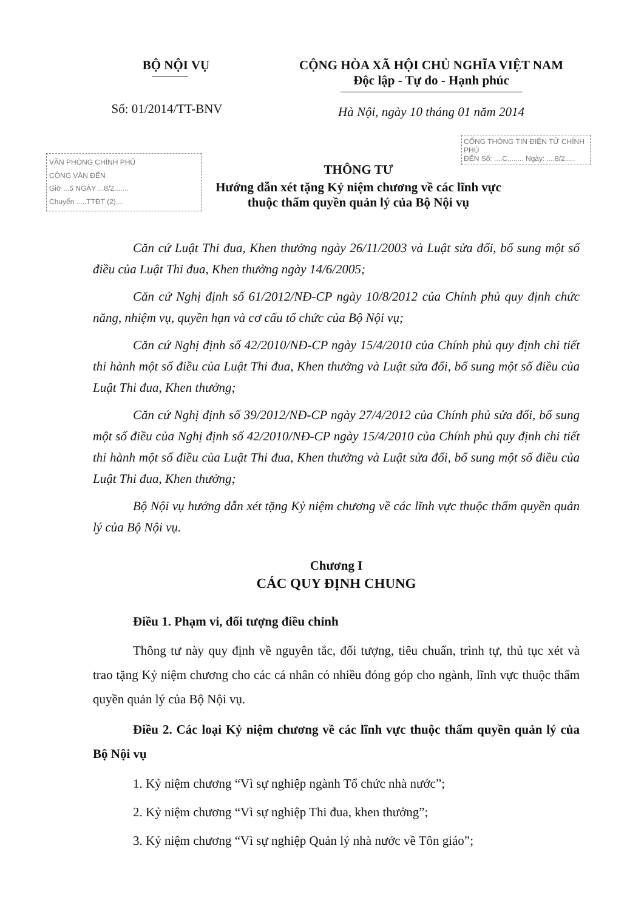BỘ NỘI VỤ
Số: 01/2014/TT-BNV
CỘNG HÒA XÃ HỘI CHỦ NGHĨA VIỆT NAM
Độc lập - Tự do - Hạnh phúc
Hà Nội, ngày 10 tháng 01 năm 2014
CỔNG THÔNG TIN ĐIỆN TỬ CHÍNH PHỦ
ĐẾN Số: ....C........ Ngày: ....8/2.....
VĂN PHÒNG CHÍNH PHỦ
CÔNG VĂN ĐẾN
Giờ ...5 NGÀY ...8/2.......
Chuyển .....TTĐT (2)....
THÔNG TƯ
Hướng dẫn xét tặng Kỷ niệm chương về các lĩnh vực
thuộc thẩm quyền quản lý của Bộ Nội vụ
Căn cứ Luật Thi đua, Khen thưởng ngày 26/11/2003 và Luật sửa đổi, bổ sung một số điều của Luật Thi đua, Khen thưởng ngày 14/6/2005;
Căn cứ Nghị định số 61/2012/NĐ-CP ngày 10/8/2012 của Chính phủ quy định chức năng, nhiệm vụ, quyền hạn và cơ cấu tổ chức của Bộ Nội vụ;
Căn cứ Nghị định số 42/2010/NĐ-CP ngày 15/4/2010 của Chính phủ quy định chi tiết thi hành một số điều của Luật Thi đua, Khen thưởng và Luật sửa đổi, bổ sung một số điều của Luật Thi đua, Khen thưởng;
Căn cứ Nghị định số 39/2012/NĐ-CP ngày 27/4/2012 của Chính phủ sửa đổi, bổ sung một số điều của Nghị định số 42/2010/NĐ-CP ngày 15/4/2010 của Chính phủ quy định chi tiết thi hành một số điều của Luật Thi đua, Khen thưởng và Luật sửa đổi, bổ sung một số điều của Luật Thi đua, Khen thưởng;
Bộ Nội vụ hướng dẫn xét tặng Kỷ niệm chương về các lĩnh vực thuộc thẩm quyền quản lý của Bộ Nội vụ.
Chương I
CÁC QUY ĐỊNH CHUNG
Điều 1. Phạm vi, đối tượng điều chỉnh
Thông tư này quy định về nguyên tắc, đối tượng, tiêu chuẩn, trình tự, thủ tục xét và trao tặng Kỷ niệm chương cho các cá nhân có nhiều đóng góp cho ngành, lĩnh vực thuộc thẩm quyền quản lý của Bộ Nội vụ.
Điều 2. Các loại Kỷ niệm chương về các lĩnh vực thuộc thẩm quyền quản lý của Bộ Nội vụ
1. Kỷ niệm chương “Vì sự nghiệp ngành Tổ chức nhà nước”;
2. Kỷ niệm chương “Vì sự nghiệp Thi đua, khen thưởng”;
3. Kỷ niệm chương “Vì sự nghiệp Quản lý nhà nước về Tôn giáo”;